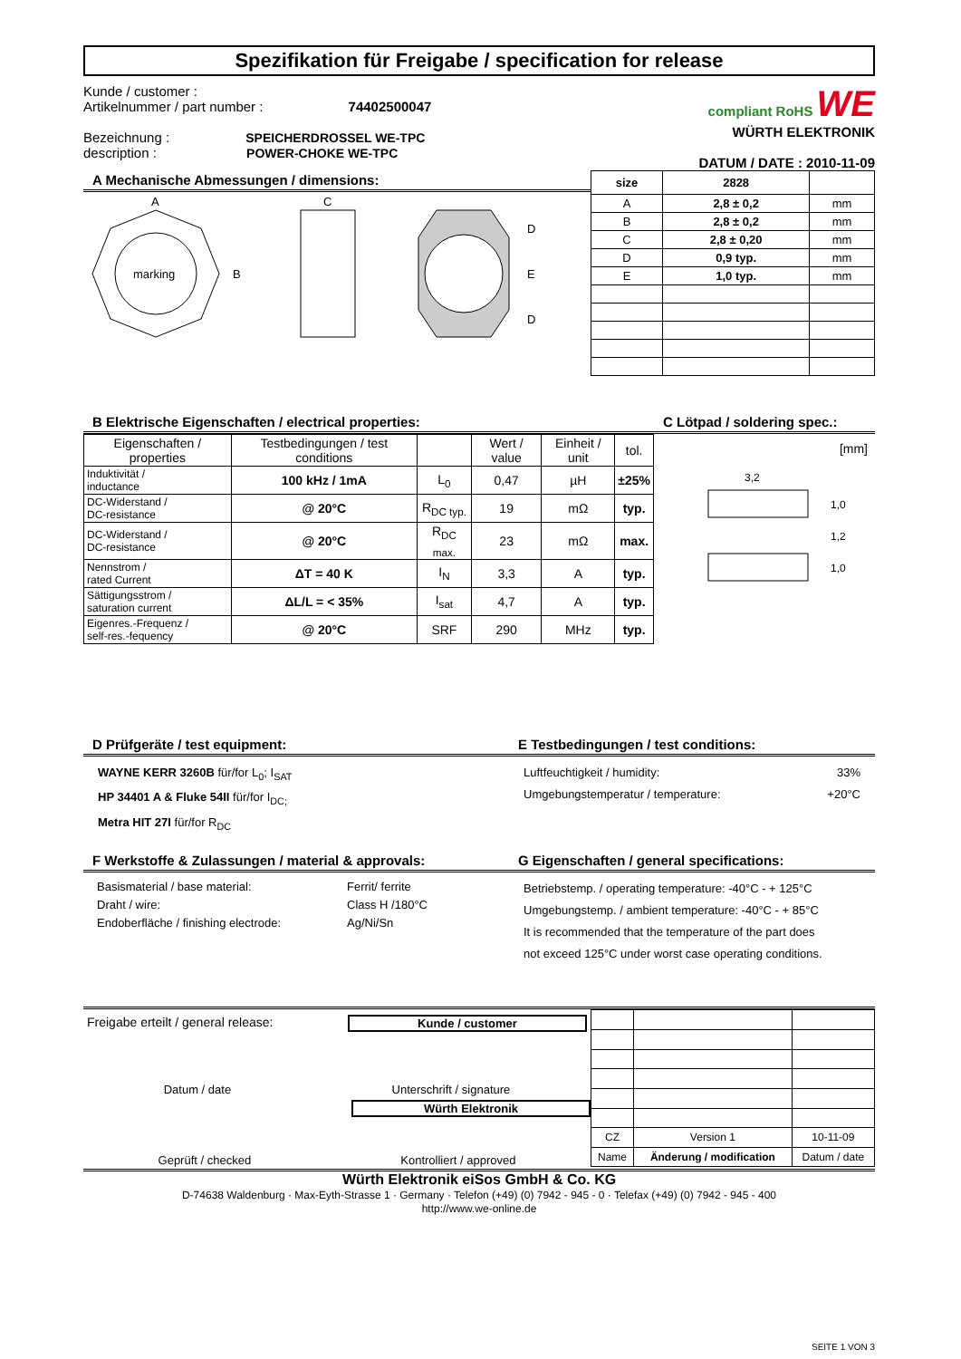Spezifikation für Freigabe / specification for release
Kunde / customer :
Artikelnummer / part number : 74402500047
Bezeichnung : SPEICHERDROSSEL WE-TPC
description : POWER-CHOKE WE-TPC
compliant RoHS WE
WÜRTH ELEKTRONIK
DATUM / DATE : 2010-11-09
A Mechanische Abmessungen / dimensions:
marking
A
B
C
D
E
D
| size | 2828 | |
| --- | --- | --- |
| A | 2,8 ± 0,2 | mm |
| B | 2,8 ± 0,2 | mm |
| C | 2,8 ± 0,20 | mm |
| D | 0,9 typ. | mm |
| E | 1,0 typ. | mm |
B Elektrische Eigenschaften / electrical properties:
| Eigenschaften / properties | Testbedingungen / test conditions | | Wert / value | Einheit / unit | tol. |
| Induktivität / inductance | 100 kHz / 1mA | L<sub>0</sub> | 0,47 | µH | ±25% |
| DC-Widerstand / DC-resistance | @ 20°C | R<sub>DC typ.</sub> | 19 | mΩ | typ. |
| DC-Widerstand / DC-resistance | @ 20°C | R<sub>DC max.</sub> | 23 | mΩ | max. |
| Nennstrom / rated Current | ΔT = 40 K | I<sub>N</sub> | 3,3 | A | typ. |
| Sättigungsstrom / saturation current | ΔL/L = < 35% | I<sub>sat</sub> | 4,7 | A | typ. |
| Eigenres.-Frequenz / self-res.-fequency | @ 20°C | SRF | 290 | MHz | typ. |
C Lötpad / soldering spec.:
[mm]
3,2
1,0
1,2
1,0
D Prüfgeräte / test equipment:
WAYNE KERR 3260B für/for L<sub>0</sub>; I<sub>SAT</sub>
HP 34401 A & Fluke 54II für/for I<sub>DC;</sub>
Metra HIT 27I für/for R<sub>DC</sub>
E Testbedingungen / test conditions:
Luftfeuchtigkeit / humidity: 33%
Umgebungstemperatur / temperature: +20°C
F Werkstoffe & Zulassungen / material & approvals:
| Basismaterial / base material: | Ferrit/ ferrite |
| Draht / wire: | Class H /180°C |
| Endoberfläche / finishing electrode: | Ag/Ni/Sn |
G Eigenschaften / general specifications:
Betriebstemp. / operating temperature: -40°C - + 125°C
Umgebungstemp. / ambient temperature: -40°C - + 85°C
It is recommended that the temperature of the part does
not exceed 125°C under worst case operating conditions.
Freigabe erteilt / general release: Kunde / customer
Datum / date Unterschrift / signature
Würth Elektronik
Geprüft / checked Kontrolliert / approved
| CZ | Version 1 | 10-11-09 |
| Name | Änderung / modification | Datum / date |
Würth Elektronik eiSos GmbH & Co. KG
D-74638 Waldenburg · Max-Eyth-Strasse 1 · Germany · Telefon (+49) (0) 7942 - 945 - 0 · Telefax (+49) (0) 7942 - 945 - 400
http://www.we-online.de
SEITE 1 VON 3